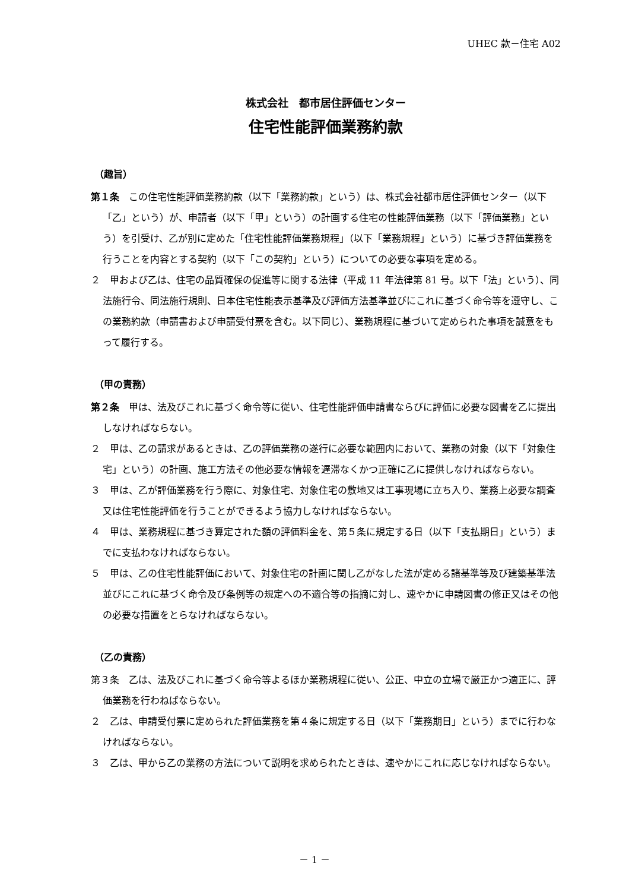UHEC 款－住宅 A02
株式会社　都市居住評価センター
住宅性能評価業務約款
（趣旨）
第１条　この住宅性能評価業務約款（以下「業務約款」という）は、株式会社都市居住評価センター（以下「乙」という）が、申請者（以下「甲」という）の計画する住宅の性能評価業務（以下「評価業務」という）を引受け、乙が別に定めた「住宅性能評価業務規程」（以下「業務規程」という）に基づき評価業務を行うことを内容とする契約（以下「この契約」という）についての必要な事項を定める。
２　甲および乙は、住宅の品質確保の促進等に関する法律（平成 11 年法律第 81 号。以下「法」という）、同法施行令、同法施行規則、日本住宅性能表示基準及び評価方法基準並びにこれに基づく命令等を遵守し、この業務約款（申請書および申請受付票を含む。以下同じ）、業務規程に基づいて定められた事項を誠意をもって履行する。
（甲の責務）
第２条　甲は、法及びこれに基づく命令等に従い、住宅性能評価申請書ならびに評価に必要な図書を乙に提出しなければならない。
２　甲は、乙の請求があるときは、乙の評価業務の遂行に必要な範囲内において、業務の対象（以下「対象住宅」という）の計画、施工方法その他必要な情報を遅滞なくかつ正確に乙に提供しなければならない。
３　甲は、乙が評価業務を行う際に、対象住宅、対象住宅の敷地又は工事現場に立ち入り、業務上必要な調査又は住宅性能評価を行うことができるよう協力しなければならない。
４　甲は、業務規程に基づき算定された額の評価料金を、第５条に規定する日（以下「支払期日」という）までに支払わなければならない。
５　甲は、乙の住宅性能評価において、対象住宅の計画に関し乙がなした法が定める諸基準等及び建築基準法並びにこれに基づく命令及び条例等の規定への不適合等の指摘に対し、速やかに申請図書の修正又はその他の必要な措置をとらなければならない。
（乙の責務）
第３条　乙は、法及びこれに基づく命令等よるほか業務規程に従い、公正、中立の立場で厳正かつ適正に、評価業務を行わねばならない。
２　乙は、申請受付票に定められた評価業務を第４条に規定する日（以下「業務期日」という）までに行わなければならない。
３　乙は、甲から乙の業務の方法について説明を求められたときは、速やかにこれに応じなければならない。
－ 1 －